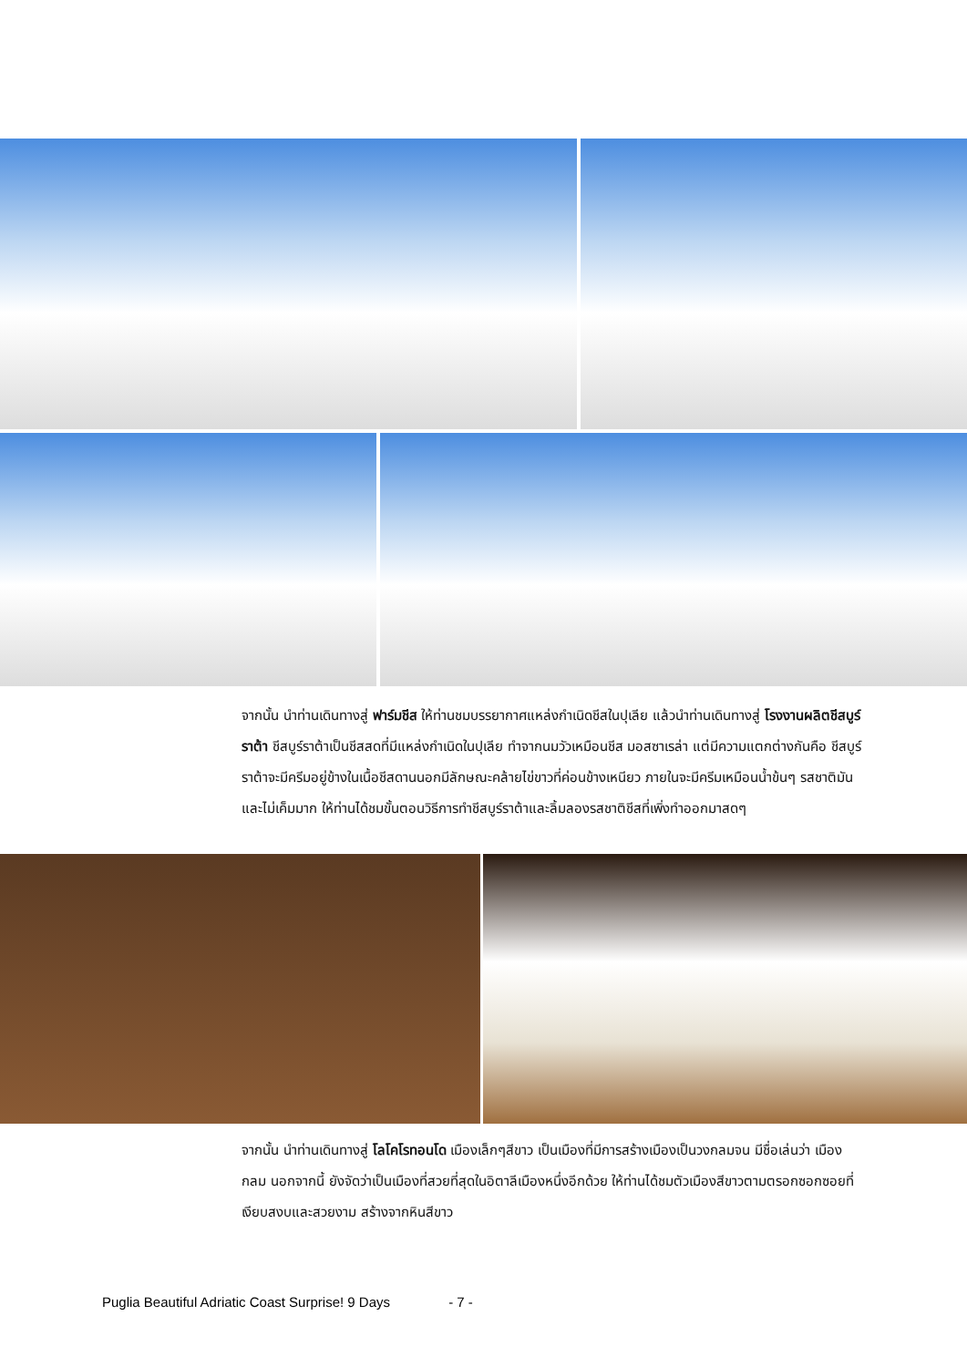จากนั้น นำท่านเดินทางสู่ ฟาร์มชีส ให้ท่านชมบรรยากาศแหล่งกำเนิดชีสในปุเลีย แล้วนำท่านเดินทางสู่ โรงงานผลิตชีสบูร์ราต้า ชีสบูร์ราต้าเป็นชีสสดที่มีแหล่งกำเนิดในปุเลีย ทำจากนมวัวเหมือนชีส มอสซาเรล่า แต่มีความแตกต่างกันคือ ชีสบูร์ราต้าจะมีครีมอยู่ข้างในเนื้อชีสดานนอกมีลักษณะคล้ายไข่ขาวที่ค่อนข้างเหนียว ภายในจะมีครีมเหมือนน้ำข้นๆ รสชาติมัน และไม่เค็มมาก ให้ท่านได้ชมขั้นตอนวิธีการทำชีสบูร์ราต้าและลิ้มลองรสชาติชีสที่เพิ่งทำออกมาสดๆ
จากนั้น นำท่านเดินทางสู่ โลโคโรทอนโด เมืองเล็กๆสีขาว เป็นเมืองที่มีการสร้างเมืองเป็นวงกลมจน มีชื่อเล่นว่า เมืองกลม นอกจากนี้ ยังจัดว่าเป็นเมืองที่สวยที่สุดในอิตาลีเมืองหนึ่งอีกด้วย ให้ท่านได้ชมตัวเมืองสีขาวตามตรอกซอกซอยที่เงียบสงบและสวยงาม สร้างจากหินสีขาว
Puglia Beautiful Adriatic Coast Surprise! 9 Days - 7 -